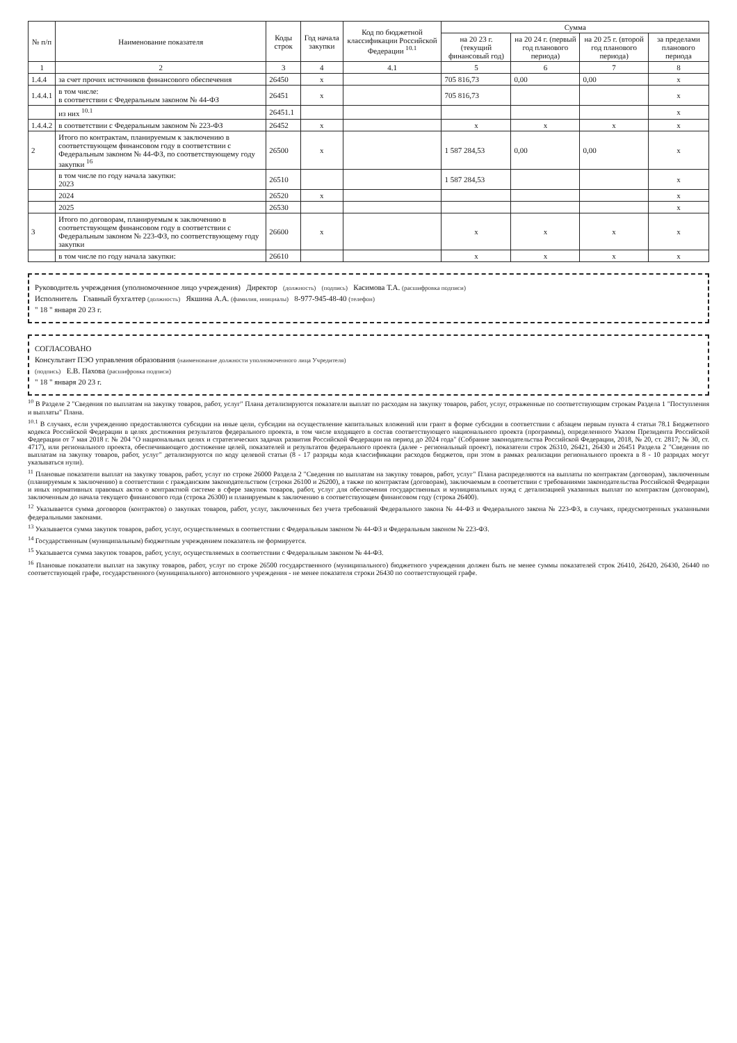| № п/п | Наименование показателя | Коды строк | Год начала закупки | Код по бюджетной классификации Российской Федерации <sup>10.1</sup> | Сумма | | | |
| --- | --- | --- | --- | --- | --- | --- | --- | --- |
| | | | | | на 20 23 г. (текущий финансовый год) | на 20 24 г. (первый год планового периода) | на 20 25 г. (второй год планового периода) | за пределами планового периода |
| 1 | 2 | 3 | 4 | 4.1 | 5 | 6 | 7 | 8 |
| 1.4.4 | за счет прочих источников финансового обеспечения | 26450 | x | | 705 816,73 | 0,00 | 0,00 | x |
| 1.4.4.1 | в том числе: в соответствии с Федеральным законом № 44-ФЗ | 26451 | x | | 705 816,73 | | | x |
| | из них <sup>10.1</sup> | 26451.1 | | | | | | x |
| 1.4.4.2 | в соответствии с Федеральным законом № 223-ФЗ | 26452 | x | | x | x | x | x |
| 2 | Итого по контрактам, планируемым к заключению в соответствующем финансовом году в соответствии с Федеральным законом № 44-ФЗ, по соответствующему году закупки <sup>16</sup> | 26500 | x | | 1 587 284,53 | 0,00 | 0,00 | x |
| | в том числе по году начала закупки: 2023 | 26510 | | | 1 587 284,53 | | | x |
| | 2024 | 26520 | x | | | | | x |
| | 2025 | 26530 | | | | | | x |
| 3 | Итого по договорам, планируемым к заключению в соответствующем финансовом году в соответствии с Федеральным законом № 223-ФЗ, по соответствующему году закупки | 26600 | x | | x | x | x | x |
| | в том числе по году начала закупки: | 26610 | | | x | x | x | x |
Руководитель учреждения (уполномоченное лицо учреждения) Директор (должность) (подпись) Касимова Т.А. (расшифровка подписи)
Исполнитель Главный бухгалтер (должность) Якшина А.А. (фамилия, инициалы) 8-977-945-48-40 (телефон)
" 18 " января 20 23 г.
СОГЛАСОВАНО
Консультант ПЭО управления образования (наименование должности уполномоченного лица Учредителя)
(подпись) Е.В. Пахова (расшифровка подписи)
" 18 " января 20 23 г.
<sup>10</sup> В Разделе 2 "Сведения по выплатам на закупку товаров, работ, услуг" Плана детализируются показатели выплат по расходам на закупку товаров, работ, услуг, отраженные по соответствующим строкам Раздела 1 "Поступления и выплаты" Плана.
<sup>10.1</sup> В случаях, если учреждению предоставляются субсидии на иные цели, субсидии на осуществление капитальных вложений или грант в форме субсидии в соответствии с абзацем первым пункта 4 статьи 78.1 Бюджетного кодекса Российской Федерации в целях достижения результатов федерального проекта, в том числе входящего в состав соответствующего национального проекта (программы), определенного Указом Президента Российской Федерации от 7 мая 2018 г. № 204 "О национальных целях и стратегических задачах развития Российской Федерации на период до 2024 года" (Собрание законодательства Российской Федерации, 2018, № 20, ст. 2817; № 30, ст. 4717), или регионального проекта, обеспечивающего достижение целей, показателей и результатов федерального проекта (далее - региональный проект), показатели строк 26310, 26421, 26430 и 26451 Раздела 2 "Сведения по выплатам на закупку товаров, работ, услуг" детализируются по коду целевой статьи (8 - 17 разряды кода классификации расходов бюджетов, при этом в рамках реализации регионального проекта в 8 - 10 разрядах могут указываться нули).
<sup>11</sup> Плановые показатели выплат на закупку товаров, работ, услуг по строке 26000 Раздела 2 "Сведения по выплатам на закупку товаров, работ, услуг" Плана распределяются на выплаты по контрактам (договорам), заключенным (планируемым к заключению) в соответствии с гражданским законодательством (строки 26100 и 26200), а также по контрактам (договорам), заключаемым в соответствии с требованиями законодательства Российской Федерации и иных нормативных правовых актов о контрактной системе в сфере закупок товаров, работ, услуг для обеспечения государственных и муниципальных нужд с детализацией указанных выплат по контрактам (договорам), заключенным до начала текущего финансового года (строка 26300) и планируемым к заключению в соответствующем финансовом году (строка 26400).
<sup>12</sup> Указывается сумма договоров (контрактов) о закупках товаров, работ, услуг, заключенных без учета требований Федерального закона № 44-ФЗ и Федерального закона № 223-ФЗ, в случаях, предусмотренных указанными федеральными законами.
<sup>13</sup> Указывается сумма закупок товаров, работ, услуг, осуществляемых в соответствии с Федеральным законом № 44-ФЗ и Федеральным законом № 223-ФЗ.
<sup>14</sup> Государственным (муниципальным) бюджетным учреждением показатель не формируется.
<sup>15</sup> Указывается сумма закупок товаров, работ, услуг, осуществляемых в соответствии с Федеральным законом № 44-ФЗ.
<sup>16</sup> Плановые показатели выплат на закупку товаров, работ, услуг по строке 26500 государственного (муниципального) бюджетного учреждения должен быть не менее суммы показателей строк 26410, 26420, 26430, 26440 по соответствующей графе, государственного (муниципального) автономного учреждения - не менее показателя строки 26430 по соответствующей графе.